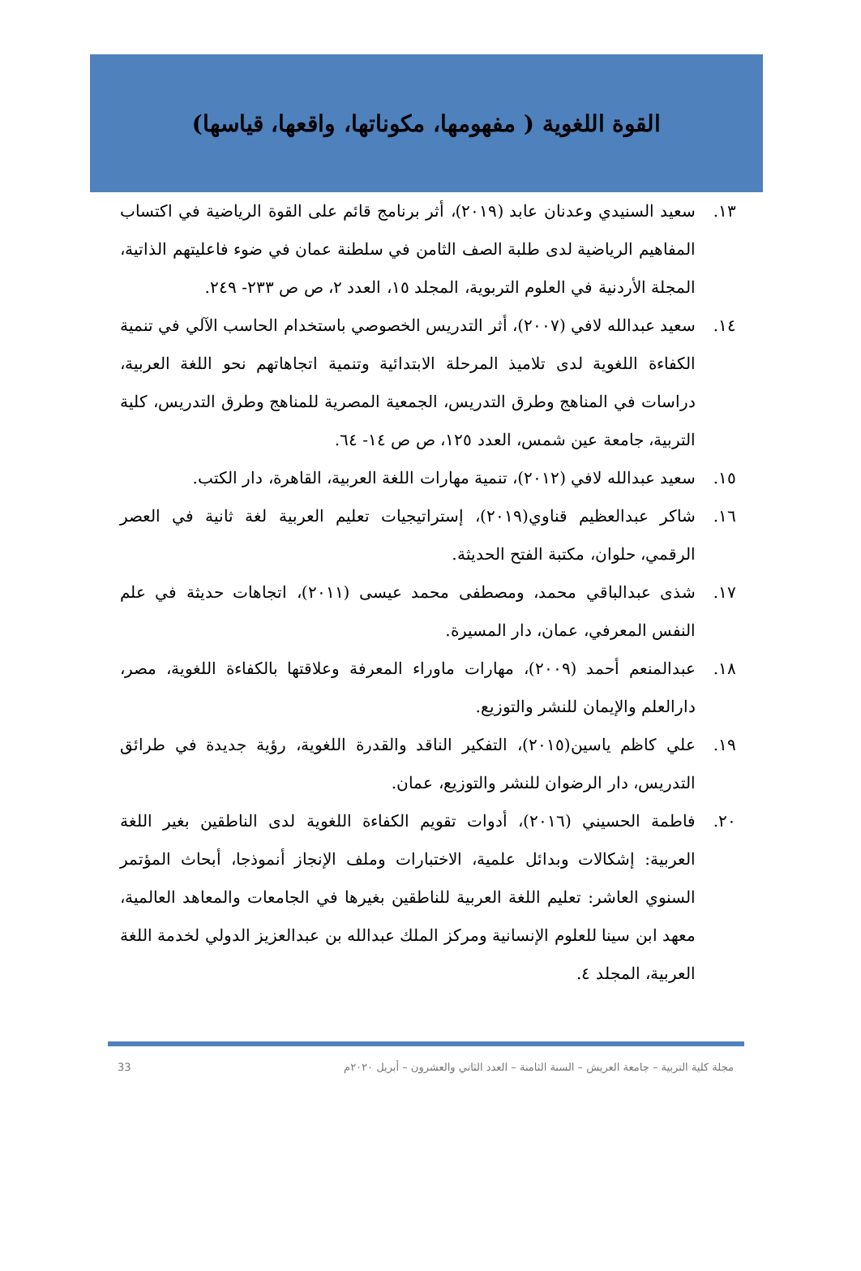القوة اللغوية ( مفهومها، مكوناتها، واقعها، قياسها)
١٣. سعيد السنيدي وعدنان عابد (٢٠١٩)، أثر برنامج قائم على القوة الرياضية في اكتساب المفاهيم الرياضية لدى طلبة الصف الثامن في سلطنة عمان في ضوء فاعليتهم الذاتية، المجلة الأردنية في العلوم التربوية، المجلد ١٥، العدد ٢، ص ص ٢٣٣- ٢٤٩.
١٤. سعيد عبدالله لافي (٢٠٠٧)، أثر التدريس الخصوصي باستخدام الحاسب الآلي في تنمية الكفاءة اللغوية لدى تلاميذ المرحلة الابتدائية وتنمية اتجاهاتهم نحو اللغة العربية، دراسات في المناهج وطرق التدريس، الجمعية المصرية للمناهج وطرق التدريس، كلية التربية، جامعة عين شمس، العدد ١٢٥، ص ص ١٤- ٦٤.
١٥. سعيد عبدالله لافي (٢٠١٢)، تنمية مهارات اللغة العربية، القاهرة، دار الكتب.
١٦. شاكر عبدالعظيم قناوي(٢٠١٩)، إستراتيجيات تعليم العربية لغة ثانية في العصر الرقمي، حلوان، مكتبة الفتح الحديثة.
١٧. شذى عبدالباقي محمد، ومصطفى محمد عيسى (٢٠١١)، اتجاهات حديثة في علم النفس المعرفي، عمان، دار المسيرة.
١٨. عبدالمنعم أحمد (٢٠٠٩)، مهارات ماوراء المعرفة وعلاقتها بالكفاءة اللغوية، مصر، دارالعلم والإيمان للنشر والتوزيع.
١٩. علي كاظم ياسين(٢٠١٥)، التفكير الناقد والقدرة اللغوية، رؤية جديدة في طرائق التدريس، دار الرضوان للنشر والتوزيع، عمان.
٢٠. فاطمة الحسيني (٢٠١٦)، أدوات تقويم الكفاءة اللغوية لدى الناطقين بغير اللغة العربية: إشكالات وبدائل علمية، الاختبارات وملف الإنجاز أنموذجا، أبحاث المؤتمر السنوي العاشر: تعليم اللغة العربية للناطقين بغيرها في الجامعات والمعاهد العالمية، معهد ابن سينا للعلوم الإنسانية ومركز الملك عبدالله بن عبدالعزيز الدولي لخدمة اللغة العربية، المجلد ٤.
مجلة كلية التربية – جامعة العريش – السنة الثامنة – العدد الثاني والعشرون – أبريل ٢٠٢٠م 33